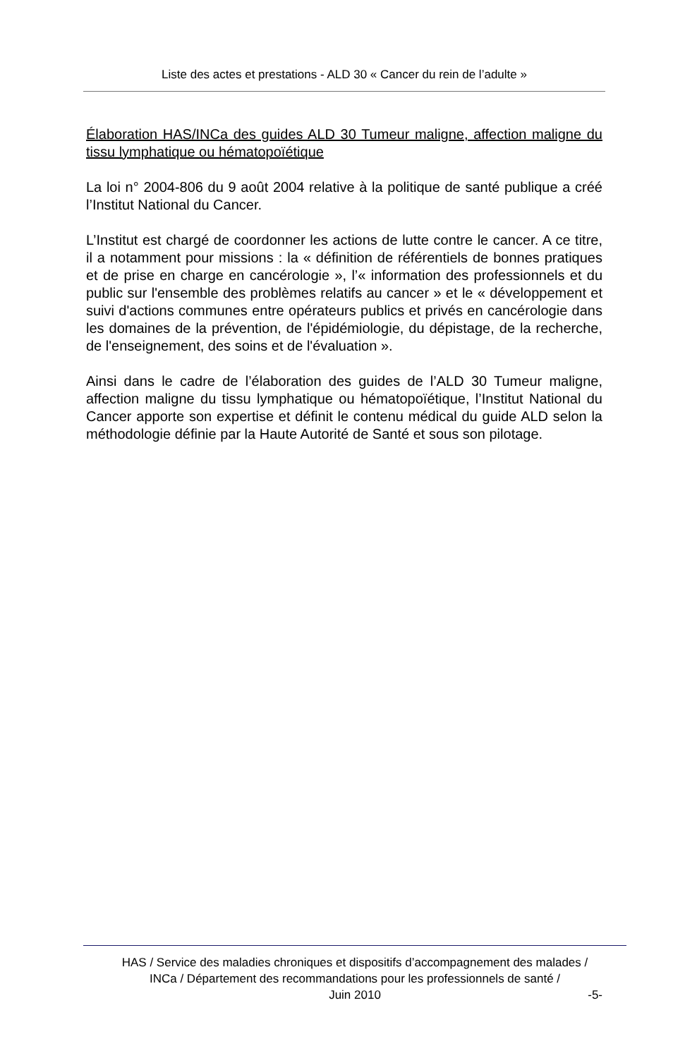Liste des actes et prestations - ALD 30 « Cancer du rein de l’adulte »
Élaboration HAS/INCa des guides ALD 30 Tumeur maligne, affection maligne du tissu lymphatique ou hématopoïétique
La loi n° 2004-806 du 9 août 2004 relative à la politique de santé publique a créé l’Institut National du Cancer.
L’Institut est chargé de coordonner les actions de lutte contre le cancer. A ce titre, il a notamment pour missions : la « définition de référentiels de bonnes pratiques et de prise en charge en cancérologie », l’« information des professionnels et du public sur l'ensemble des problèmes relatifs au cancer » et le « développement et suivi d'actions communes entre opérateurs publics et privés en cancérologie dans les domaines de la prévention, de l'épidémiologie, du dépistage, de la recherche, de l'enseignement, des soins et de l'évaluation ».
Ainsi dans le cadre de l’élaboration des guides de l’ALD 30 Tumeur maligne, affection maligne du tissu lymphatique ou hématopoïétique, l’Institut National du Cancer apporte son expertise et définit le contenu médical du guide ALD selon la méthodologie définie par la Haute Autorité de Santé et sous son pilotage.
HAS / Service des maladies chroniques et dispositifs d’accompagnement des malades /
INCa / Département des recommandations pour les professionnels de santé /
Juin 2010
-5-